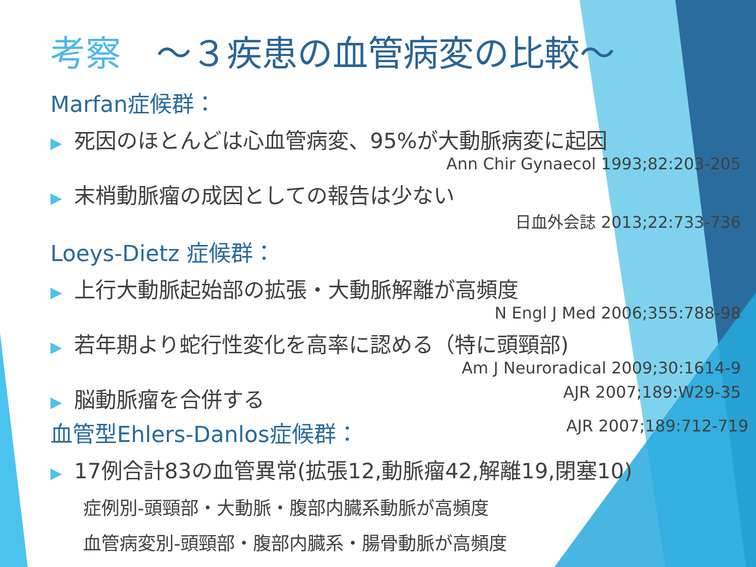考察　～３疾患の血管病変の比較～
Marfan症候群：
▶ 死因のほとんどは心血管病変、95%が大動脈病変に起因
Ann Chir Gynaecol 1993;82:203-205
▶ 末梢動脈瘤の成因としての報告は少ない
日血外会誌 2013;22:733-736
Loeys-Dietz 症候群：
▶ 上行大動脈起始部の拡張・大動脈解離が高頻度
N Engl J Med 2006;355:788-98
▶ 若年期より蛇行性変化を高率に認める（特に頭頸部)
Am J Neuroradical 2009;30:1614-9
▶ 脳動脈瘤を合併する AJR 2007;189:W29-35
血管型Ehlers-Danlos症候群： AJR 2007;189:712-719
▶ 17例合計83の血管異常(拡張12,動脈瘤42,解離19,閉塞10)
症例別-頭頸部・大動脈・腹部内臓系動脈が高頻度
血管病変別-頭頸部・腹部内臓系・腸骨動脈が高頻度